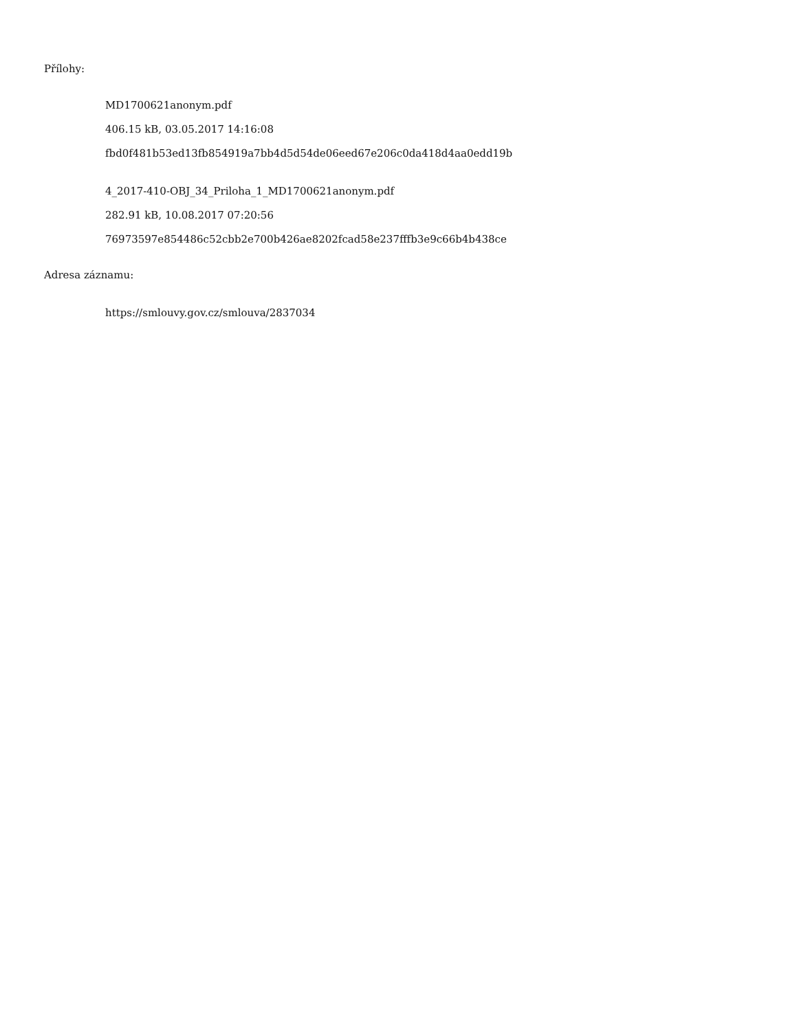Přílohy:
MD1700621anonym.pdf
406.15 kB, 03.05.2017 14:16:08
fbd0f481b53ed13fb854919a7bb4d5d54de06eed67e206c0da418d4aa0edd19b
4_2017-410-OBJ_34_Priloha_1_MD1700621anonym.pdf
282.91 kB, 10.08.2017 07:20:56
76973597e854486c52cbb2e700b426ae8202fcad58e237fffb3e9c66b4b438ce
Adresa záznamu:
https://smlouvy.gov.cz/smlouva/2837034